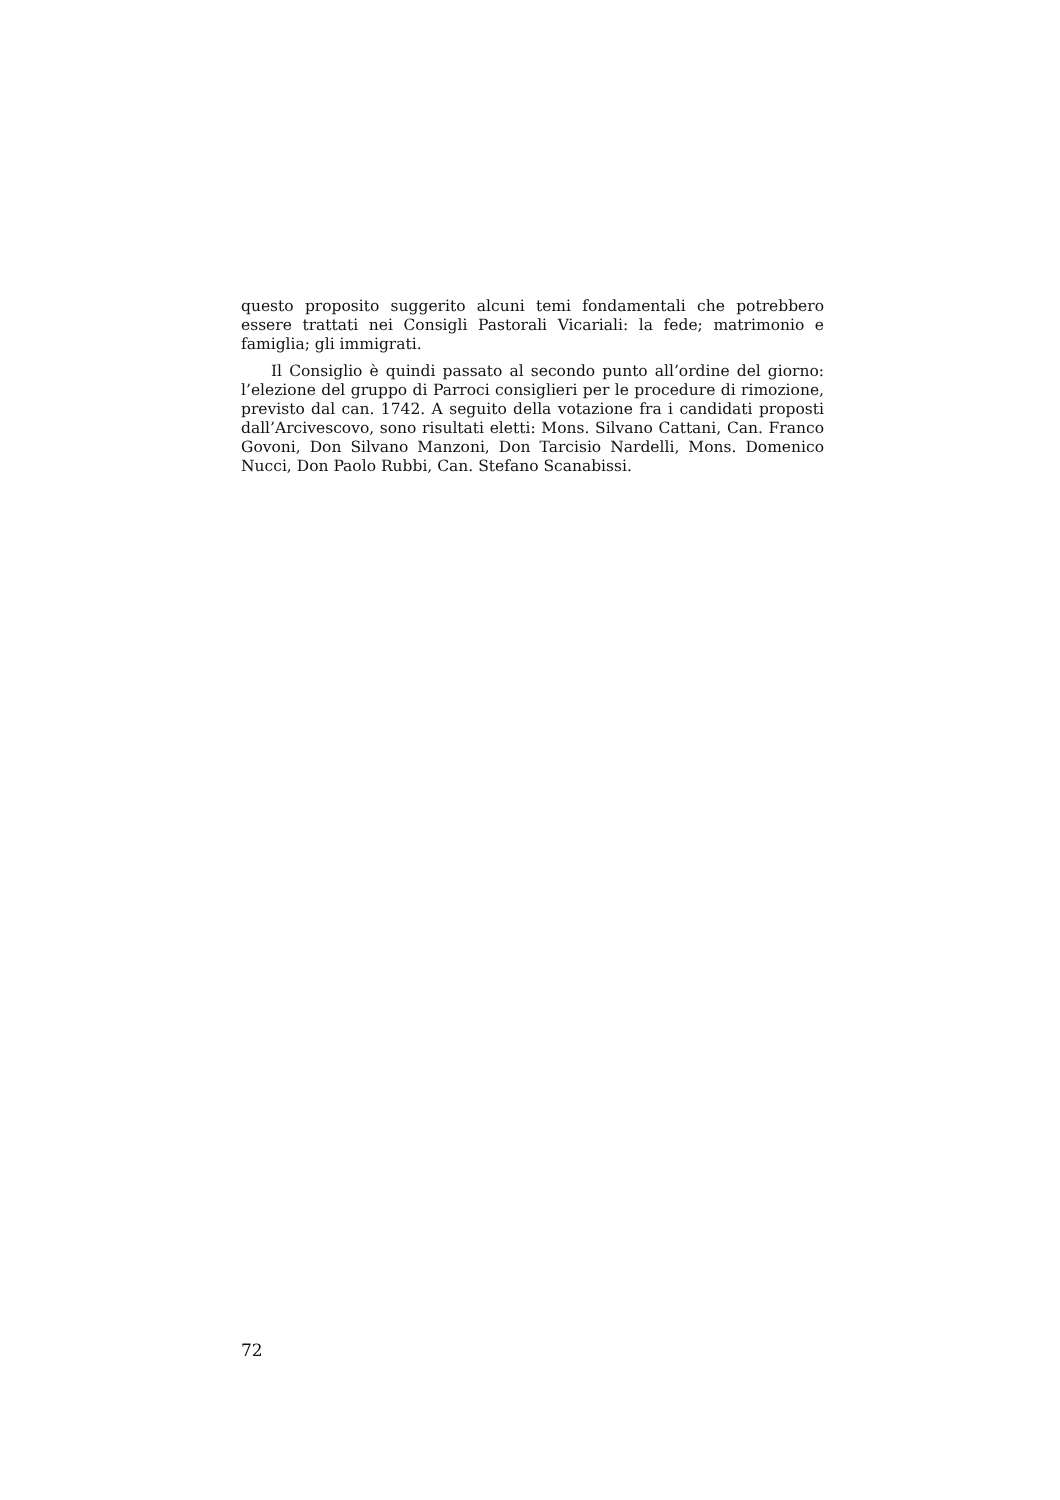questo proposito suggerito alcuni temi fondamentali che potrebbero essere trattati nei Consigli Pastorali Vicariali: la fede; matrimonio e famiglia; gli immigrati.
Il Consiglio è quindi passato al secondo punto all’ordine del giorno: l’elezione del gruppo di Parroci consiglieri per le procedure di rimozione, previsto dal can. 1742. A seguito della votazione fra i candidati proposti dall’Arcivescovo, sono risultati eletti: Mons. Silvano Cattani, Can. Franco Govoni, Don Silvano Manzoni, Don Tarcisio Nardelli, Mons. Domenico Nucci, Don Paolo Rubbi, Can. Stefano Scanabissi.
72